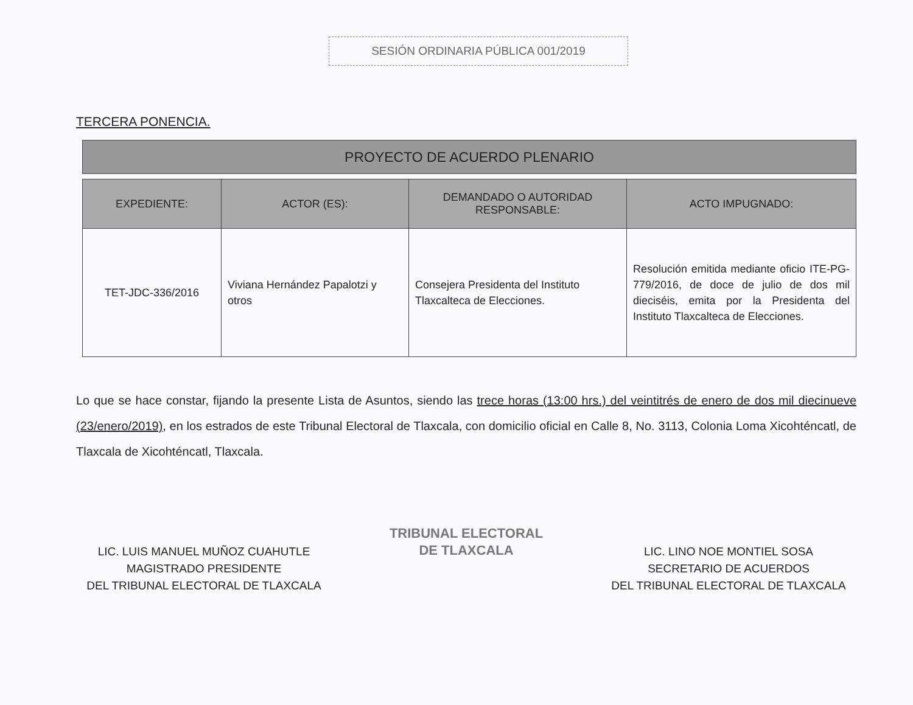SESIÓN ORDINARIA PÚBLICA 001/2019
TERCERA PONENCIA.
PROYECTO DE ACUERDO PLENARIO
| EXPEDIENTE: | ACTOR (ES): | DEMANDADO O AUTORIDAD RESPONSABLE: | ACTO IMPUGNADO: |
| --- | --- | --- | --- |
| TET-JDC-336/2016 | Viviana Hernández Papalotzi y otros | Consejera Presidenta del Instituto Tlaxcalteca de Elecciones. | Resolución emitida mediante oficio ITE-PG-779/2016, de doce de julio de dos mil dieciséis, emita por la Presidenta del Instituto Tlaxcalteca de Elecciones. |
Lo que se hace constar, fijando la presente Lista de Asuntos, siendo las trece horas (13:00 hrs.) del veintitrés de enero de dos mil diecinueve (23/enero/2019), en los estrados de este Tribunal Electoral de Tlaxcala, con domicilio oficial en Calle 8, No. 3113, Colonia Loma Xicohténcatl, de Tlaxcala de Xicohténcatl, Tlaxcala.
LIC. LUIS MANUEL MUÑOZ CUAHUTLE
MAGISTRADO PRESIDENTE
DEL TRIBUNAL ELECTORAL DE TLAXCALA
TRIBUNAL ELECTORAL
DE TLAXCALA
LIC. LINO NOE MONTIEL SOSA
SECRETARIO DE ACUERDOS
DEL TRIBUNAL ELECTORAL DE TLAXCALA